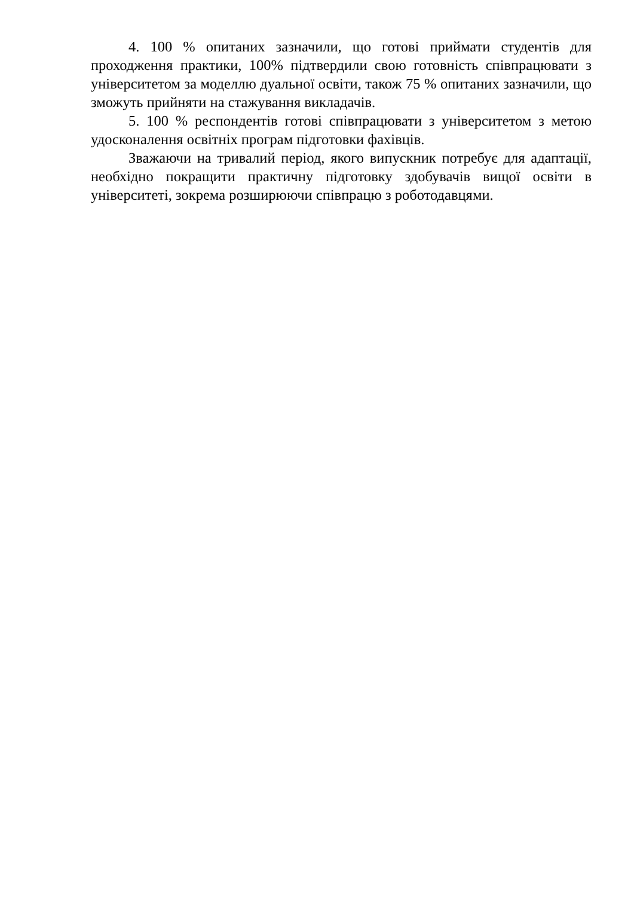4. 100 % опитаних зазначили, що готові приймати студентів для проходження практики, 100% підтвердили свою готовність співпрацювати з університетом за моделлю дуальної освіти, також 75 % опитаних зазначили, що зможуть прийняти на стажування викладачів.
5. 100 % респондентів готові співпрацювати з університетом з метою удосконалення освітніх програм підготовки фахівців.
Зважаючи на тривалий період, якого випускник потребує для адаптації, необхідно покращити практичну підготовку здобувачів вищої освіти в університеті, зокрема розширюючи співпрацю з роботодавцями.